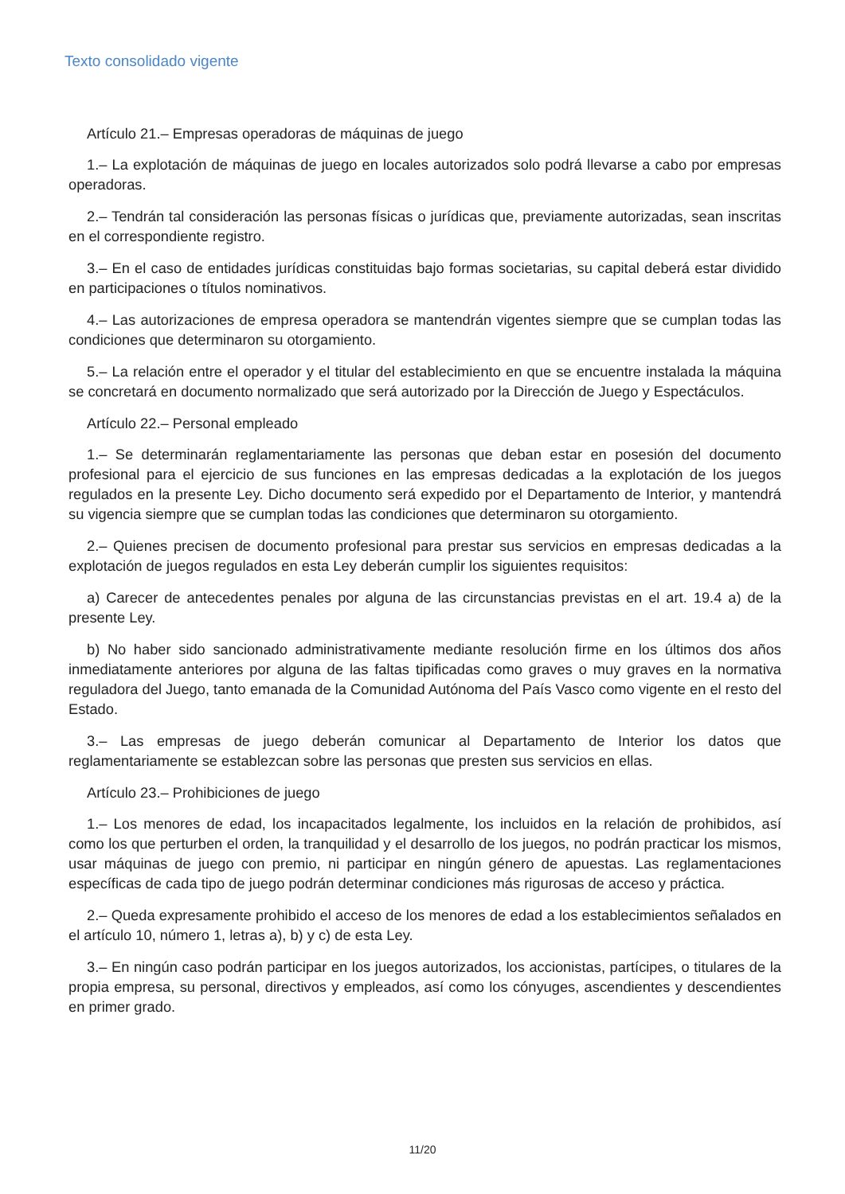Texto consolidado vigente
Artículo 21.– Empresas operadoras de máquinas de juego
1.– La explotación de máquinas de juego en locales autorizados solo podrá llevarse a cabo por empresas operadoras.
2.– Tendrán tal consideración las personas físicas o jurídicas que, previamente autorizadas, sean inscritas en el correspondiente registro.
3.– En el caso de entidades jurídicas constituidas bajo formas societarias, su capital deberá estar dividido en participaciones o títulos nominativos.
4.– Las autorizaciones de empresa operadora se mantendrán vigentes siempre que se cumplan todas las condiciones que determinaron su otorgamiento.
5.– La relación entre el operador y el titular del establecimiento en que se encuentre instalada la máquina se concretará en documento normalizado que será autorizado por la Dirección de Juego y Espectáculos.
Artículo 22.– Personal empleado
1.– Se determinarán reglamentariamente las personas que deban estar en posesión del documento profesional para el ejercicio de sus funciones en las empresas dedicadas a la explotación de los juegos regulados en la presente Ley. Dicho documento será expedido por el Departamento de Interior, y mantendrá su vigencia siempre que se cumplan todas las condiciones que determinaron su otorgamiento.
2.– Quienes precisen de documento profesional para prestar sus servicios en empresas dedicadas a la explotación de juegos regulados en esta Ley deberán cumplir los siguientes requisitos:
a) Carecer de antecedentes penales por alguna de las circunstancias previstas en el art. 19.4 a) de la presente Ley.
b) No haber sido sancionado administrativamente mediante resolución firme en los últimos dos años inmediatamente anteriores por alguna de las faltas tipificadas como graves o muy graves en la normativa reguladora del Juego, tanto emanada de la Comunidad Autónoma del País Vasco como vigente en el resto del Estado.
3.– Las empresas de juego deberán comunicar al Departamento de Interior los datos que reglamentariamente se establezcan sobre las personas que presten sus servicios en ellas.
Artículo 23.– Prohibiciones de juego
1.– Los menores de edad, los incapacitados legalmente, los incluidos en la relación de prohibidos, así como los que perturben el orden, la tranquilidad y el desarrollo de los juegos, no podrán practicar los mismos, usar máquinas de juego con premio, ni participar en ningún género de apuestas. Las reglamentaciones específicas de cada tipo de juego podrán determinar condiciones más rigurosas de acceso y práctica.
2.– Queda expresamente prohibido el acceso de los menores de edad a los establecimientos señalados en el artículo 10, número 1, letras a), b) y c) de esta Ley.
3.– En ningún caso podrán participar en los juegos autorizados, los accionistas, partícipes, o titulares de la propia empresa, su personal, directivos y empleados, así como los cónyuges, ascendientes y descendientes en primer grado.
11/20